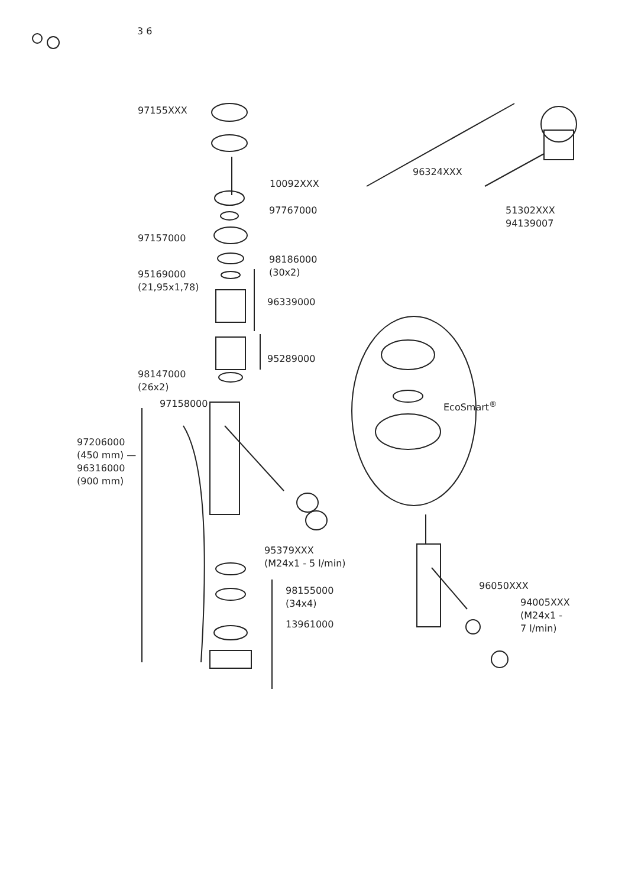3 6
97155XXX
10092XXX
97767000
97157000
98186000
(30x2)
95169000
(21,95x1,78)
96339000
95289000
98147000
(26x2)
97158000
97206000
(450 mm) —
96316000
(900 mm)
96324XXX
51302XXX
94139007
EcoSmart<sup>®</sup>
95379XXX
(M24x1 - 5 l/min)
98155000
(34x4)
13961000
96050XXX
94005XXX
(M24x1 -
7 l/min)